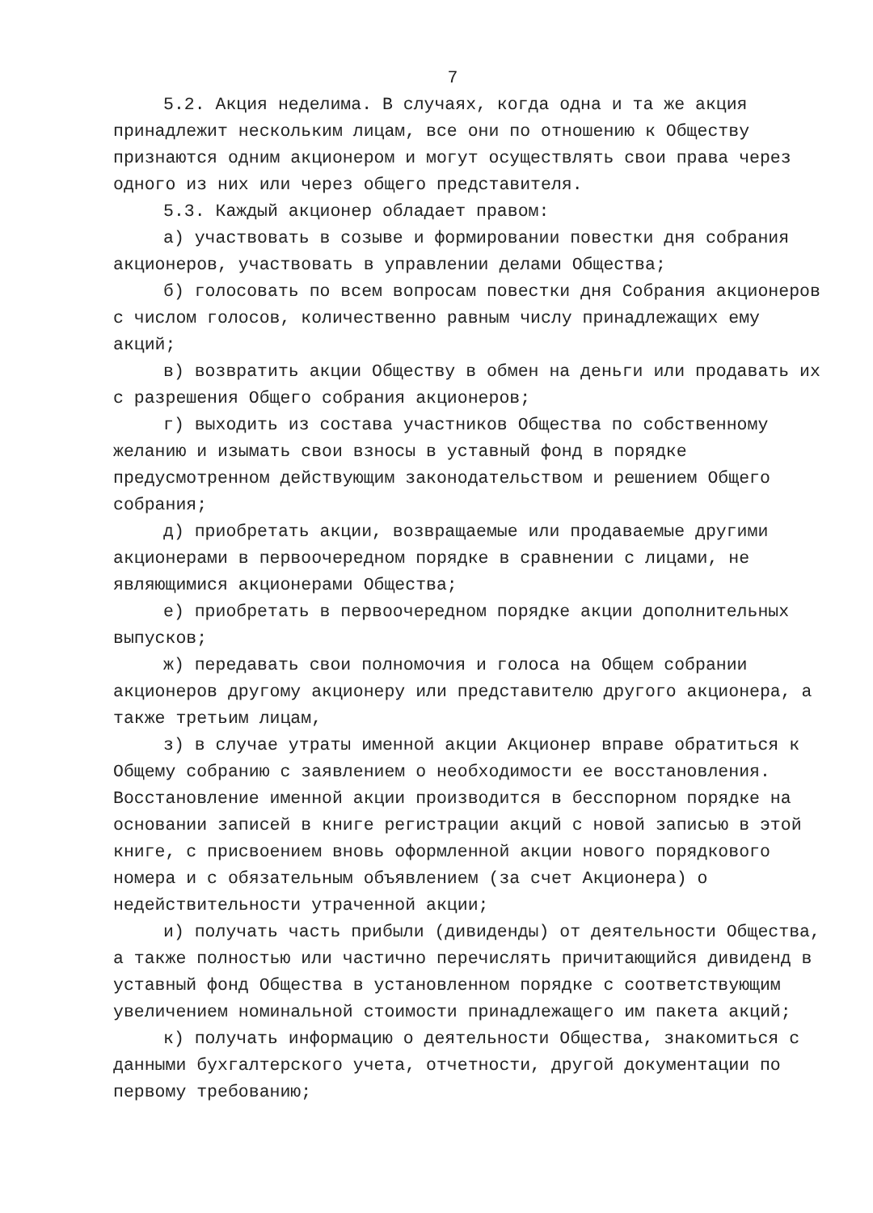7
5.2. Акция неделима. В случаях, когда одна и та же акция принадлежит нескольким лицам, все они по отношению к Обществу признаются одним акционером и могут осуществлять свои права через одного из них или через общего представителя.
5.3. Каждый акционер обладает правом:
а) участвовать в созыве и формировании повестки дня собрания акционеров, участвовать в управлении делами Общества;
б) голосовать по всем вопросам повестки дня Собрания акционеров с числом голосов, количественно равным числу принадлежащих ему акций;
в) возвратить акции Обществу в обмен на деньги или продавать их с разрешения Общего собрания акционеров;
г) выходить из состава участников Общества по собственному желанию и изымать свои взносы в уставный фонд в порядке предусмотренном действующим законодательством и решением Общего собрания;
д) приобретать акции, возвращаемые или продаваемые другими акционерами в первоочередном порядке в сравнении с лицами, не являющимися акционерами Общества;
е) приобретать в первоочередном порядке акции дополнительных выпусков;
ж) передавать свои полномочия и голоса на Общем собрании акционеров другому акционеру или представителю другого акционера, а также третьим лицам,
з) в случае утраты именной акции Акционер вправе обратиться к Общему собранию с заявлением о необходимости ее восстановления. Восстановление именной акции производится в бесспорном порядке на основании записей в книге регистрации акций с новой записью в этой книге, с присвоением вновь оформленной акции нового порядкового номера и с обязательным объявлением (за счет Акционера) о недействительности утраченной акции;
и) получать часть прибыли (дивиденды) от деятельности Общества, а также полностью или частично перечислять причитающийся дивиденд в уставный фонд Общества в установленном порядке с соответствующим увеличением номинальной стоимости принадлежащего им пакета акций;
к) получать информацию о деятельности Общества, знакомиться с данными бухгалтерского учета, отчетности, другой документации по первому требованию;